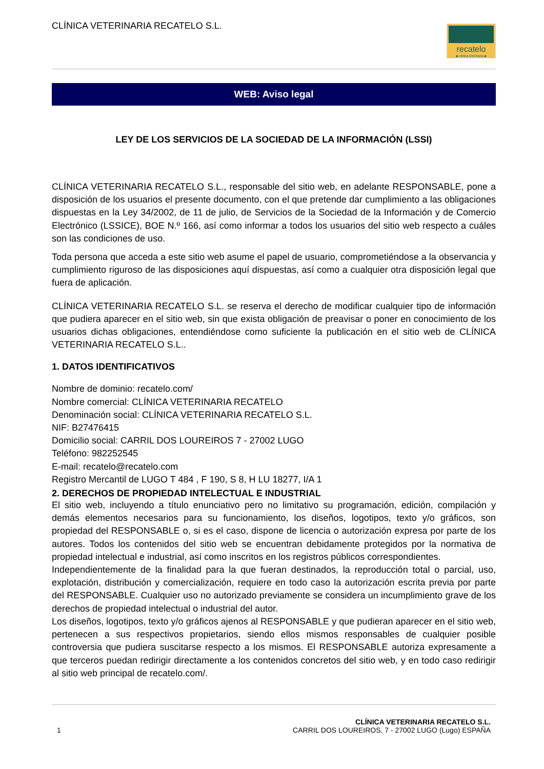CLÍNICA VETERINARIA RECATELO S.L.
recatelo
◆ clínica veterinaria ◆
WEB: Aviso legal
LEY DE LOS SERVICIOS DE LA SOCIEDAD DE LA INFORMACIÓN (LSSI)
CLÍNICA VETERINARIA RECATELO S.L., responsable del sitio web, en adelante RESPONSABLE, pone a disposición de los usuarios el presente documento, con el que pretende dar cumplimiento a las obligaciones dispuestas en la Ley 34/2002, de 11 de julio, de Servicios de la Sociedad de la Información y de Comercio Electrónico (LSSICE), BOE N.º 166, así como informar a todos los usuarios del sitio web respecto a cuáles son las condiciones de uso.
Toda persona que acceda a este sitio web asume el papel de usuario, comprometiéndose a la observancia y cumplimiento riguroso de las disposiciones aquí dispuestas, así como a cualquier otra disposición legal que fuera de aplicación.
CLÍNICA VETERINARIA RECATELO S.L. se reserva el derecho de modificar cualquier tipo de información que pudiera aparecer en el sitio web, sin que exista obligación de preavisar o poner en conocimiento de los usuarios dichas obligaciones, entendiéndose como suficiente la publicación en el sitio web de CLÍNICA VETERINARIA RECATELO S.L..
1. DATOS IDENTIFICATIVOS
Nombre de dominio: recatelo.com/
Nombre comercial: CLÍNICA VETERINARIA RECATELO
Denominación social: CLÍNICA VETERINARIA RECATELO S.L.
NIF: B27476415
Domicilio social: CARRIL DOS LOUREIROS 7 - 27002 LUGO
Teléfono: 982252545
E-mail: recatelo@recatelo.com
Registro Mercantil de LUGO T 484 , F 190, S 8, H LU 18277, I/A 1
2. DERECHOS DE PROPIEDAD INTELECTUAL E INDUSTRIAL
El sitio web, incluyendo a título enunciativo pero no limitativo su programación, edición, compilación y demás elementos necesarios para su funcionamiento, los diseños, logotipos, texto y/o gráficos, son propiedad del RESPONSABLE o, si es el caso, dispone de licencia o autorización expresa por parte de los autores. Todos los contenidos del sitio web se encuentran debidamente protegidos por la normativa de propiedad intelectual e industrial, así como inscritos en los registros públicos correspondientes.
Independientemente de la finalidad para la que fueran destinados, la reproducción total o parcial, uso, explotación, distribución y comercialización, requiere en todo caso la autorización escrita previa por parte del RESPONSABLE. Cualquier uso no autorizado previamente se considera un incumplimiento grave de los derechos de propiedad intelectual o industrial del autor.
Los diseños, logotipos, texto y/o gráficos ajenos al RESPONSABLE y que pudieran aparecer en el sitio web, pertenecen a sus respectivos propietarios, siendo ellos mismos responsables de cualquier posible controversia que pudiera suscitarse respecto a los mismos. El RESPONSABLE autoriza expresamente a que terceros puedan redirigir directamente a los contenidos concretos del sitio web, y en todo caso redirigir al sitio web principal de recatelo.com/.
1
CLÍNICA VETERINARIA RECATELO S.L.
CARRIL DOS LOUREIROS, 7 - 27002 LUGO (Lugo) ESPAÑA